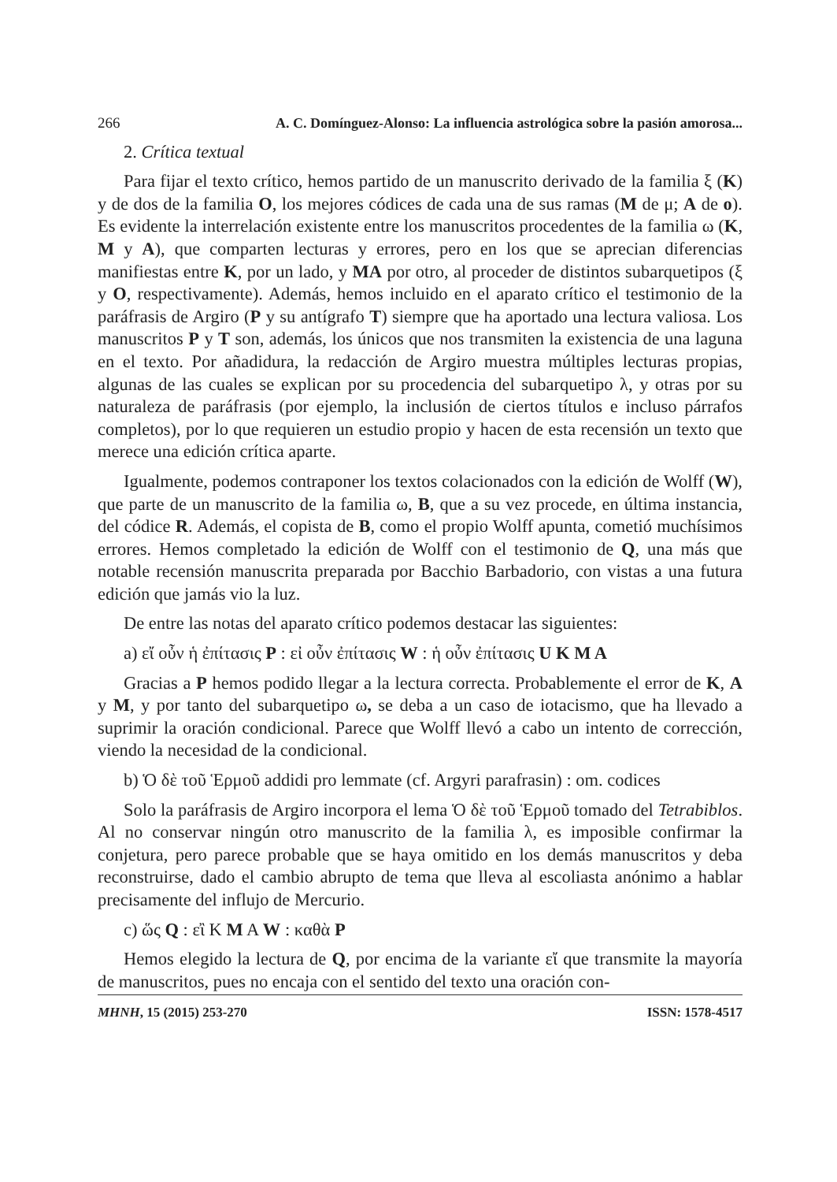266 A. C. Domínguez-Alonso: La influencia astrológica sobre la pasión amorosa...
2. Crítica textual
Para fijar el texto crítico, hemos partido de un manuscrito derivado de la familia ξ (K) y de dos de la familia O, los mejores códices de cada una de sus ramas (M de μ; A de o). Es evidente la interrelación existente entre los manuscritos procedentes de la familia ω (K, M y A), que comparten lecturas y errores, pero en los que se aprecian diferencias manifiestas entre K, por un lado, y MA por otro, al proceder de distintos subarquetipos (ξ y O, respectivamente). Además, hemos incluido en el aparato crítico el testimonio de la paráfrasis de Argiro (P y su antígrafo T) siempre que ha aportado una lectura valiosa. Los manuscritos P y T son, además, los únicos que nos transmiten la existencia de una laguna en el texto. Por añadidura, la redacción de Argiro muestra múltiples lecturas propias, algunas de las cuales se explican por su procedencia del subarquetipo λ, y otras por su naturaleza de paráfrasis (por ejemplo, la inclusión de ciertos títulos e incluso párrafos completos), por lo que requieren un estudio propio y hacen de esta recensión un texto que merece una edición crítica aparte.
Igualmente, podemos contraponer los textos colacionados con la edición de Wolff (W), que parte de un manuscrito de la familia ω, B, que a su vez procede, en última instancia, del códice R. Además, el copista de B, como el propio Wolff apunta, cometió muchísimos errores. Hemos completado la edición de Wolff con el testimonio de Q, una más que notable recensión manuscrita preparada por Bacchio Barbadorio, con vistas a una futura edición que jamás vio la luz.
De entre las notas del aparato crítico podemos destacar las siguientes:
a) εἴ οὖν ἡ ἐπίτασις P : εἰ οὖν ἐπίτασις W : ἡ οὖν ἐπίτασις U K M A
Gracias a P hemos podido llegar a la lectura correcta. Probablemente el error de K, A y M, y por tanto del subarquetipo ω, se deba a un caso de iotacismo, que ha llevado a suprimir la oración condicional. Parece que Wolff llevó a cabo un intento de corrección, viendo la necesidad de la condicional.
b) Ὁ δὲ τοῦ Ἑρμοῦ addidi pro lemmate (cf. Argyri parafrasin) : om. codices
Solo la paráfrasis de Argiro incorpora el lema Ὁ δὲ τοῦ Ἑρμοῦ tomado del Tetrabiblos. Al no conservar ningún otro manuscrito de la familia λ, es imposible confirmar la conjetura, pero parece probable que se haya omitido en los demás manuscritos y deba reconstruirse, dado el cambio abrupto de tema que lleva al escoliasta anónimo a hablar precisamente del influjo de Mercurio.
c) ὥς Q : εἲ K M A W : καθὰ P
Hemos elegido la lectura de Q, por encima de la variante εἴ que transmite la mayoría de manuscritos, pues no encaja con el sentido del texto una oración con-
MHNH, 15 (2015) 253-270 ISSN: 1578-4517